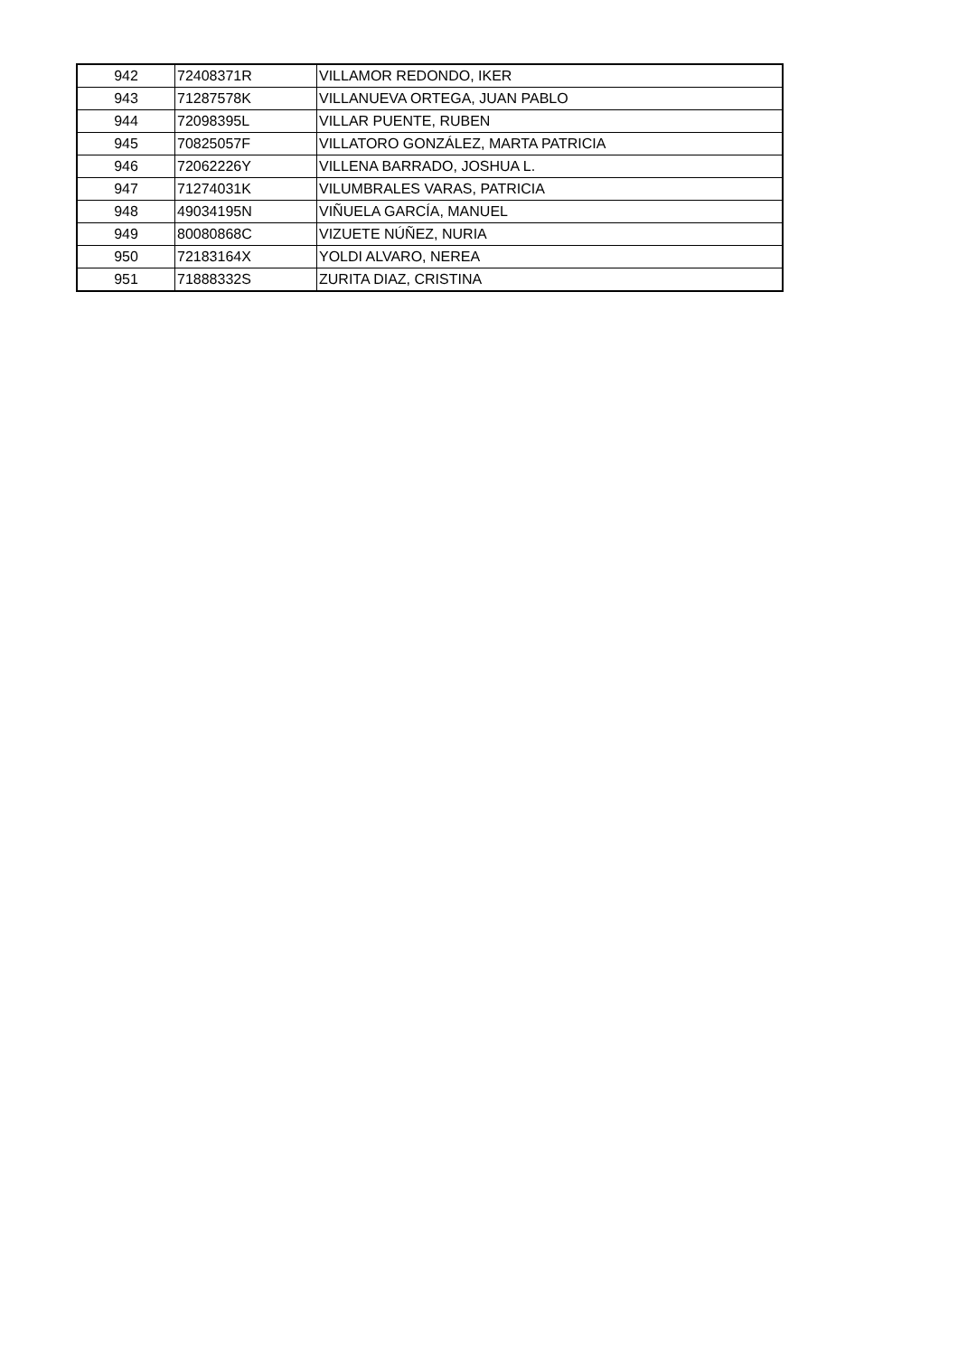| 942 | 72408371R | VILLAMOR REDONDO, IKER |
| 943 | 71287578K | VILLANUEVA ORTEGA, JUAN PABLO |
| 944 | 72098395L | VILLAR PUENTE, RUBEN |
| 945 | 70825057F | VILLATORO GONZÁLEZ, MARTA PATRICIA |
| 946 | 72062226Y | VILLENA BARRADO, JOSHUA L. |
| 947 | 71274031K | VILUMBRALES VARAS, PATRICIA |
| 948 | 49034195N | VIÑUELA GARCÍA, MANUEL |
| 949 | 80080868C | VIZUETE NÚÑEZ, NURIA |
| 950 | 72183164X | YOLDI ALVARO, NEREA |
| 951 | 71888332S | ZURITA DIAZ, CRISTINA |